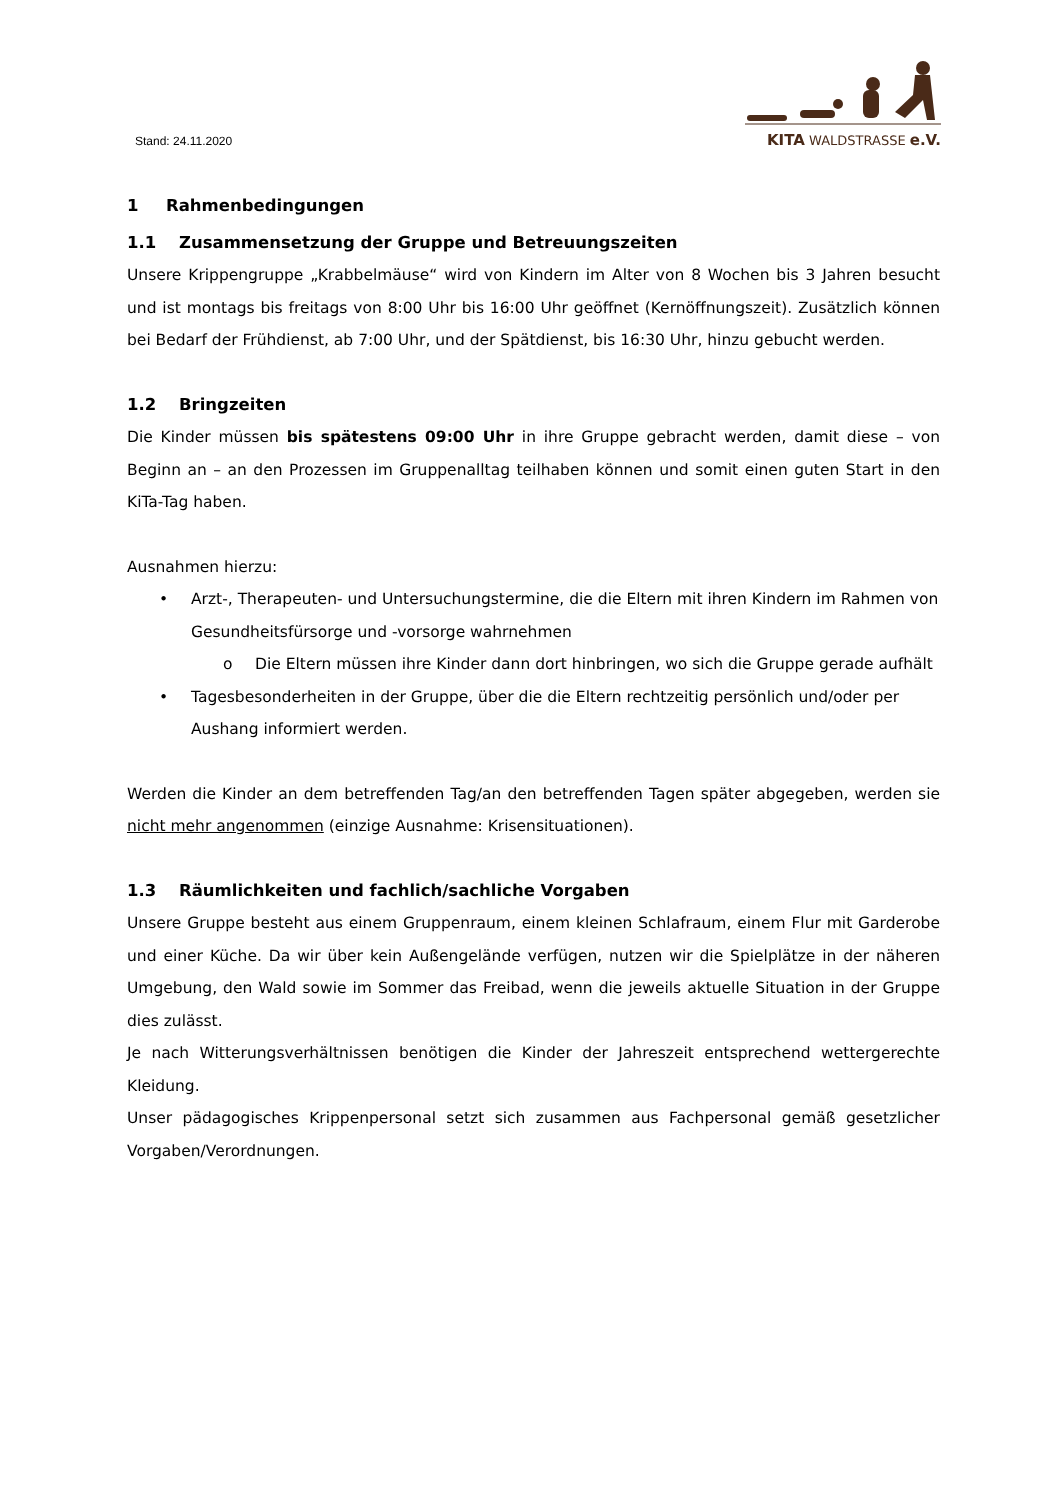KITA WALDSTRASSE e.V.
Stand: 24.11.2020
1 Rahmenbedingungen
1.1 Zusammensetzung der Gruppe und Betreuungszeiten
Unsere Krippengruppe „Krabbelmäuse“ wird von Kindern im Alter von 8 Wochen bis 3 Jahren besucht und ist montags bis freitags von 8:00 Uhr bis 16:00 Uhr geöffnet (Kernöffnungszeit). Zusätzlich können bei Bedarf der Frühdienst, ab 7:00 Uhr, und der Spätdienst, bis 16:30 Uhr, hinzu gebucht werden.
1.2 Bringzeiten
Die Kinder müssen bis spätestens 09:00 Uhr in ihre Gruppe gebracht werden, damit diese – von Beginn an – an den Prozessen im Gruppenalltag teilhaben können und somit einen guten Start in den KiTa-Tag haben.
Ausnahmen hierzu:
• Arzt-, Therapeuten- und Untersuchungstermine, die die Eltern mit ihren Kindern im Rahmen von Gesundheitsfürsorge und -vorsorge wahrnehmen
o Die Eltern müssen ihre Kinder dann dort hinbringen, wo sich die Gruppe gerade aufhält
• Tagesbesonderheiten in der Gruppe, über die die Eltern rechtzeitig persönlich und/oder per Aushang informiert werden.
Werden die Kinder an dem betreffenden Tag/an den betreffenden Tagen später abgegeben, werden sie nicht mehr angenommen (einzige Ausnahme: Krisensituationen).
1.3 Räumlichkeiten und fachlich/sachliche Vorgaben
Unsere Gruppe besteht aus einem Gruppenraum, einem kleinen Schlafraum, einem Flur mit Garderobe und einer Küche. Da wir über kein Außengelände verfügen, nutzen wir die Spielplätze in der näheren Umgebung, den Wald sowie im Sommer das Freibad, wenn die jeweils aktuelle Situation in der Gruppe dies zulässt.
Je nach Witterungsverhältnissen benötigen die Kinder der Jahreszeit entsprechend wettergerechte Kleidung.
Unser pädagogisches Krippenpersonal setzt sich zusammen aus Fachpersonal gemäß gesetzlicher Vorgaben/Verordnungen.